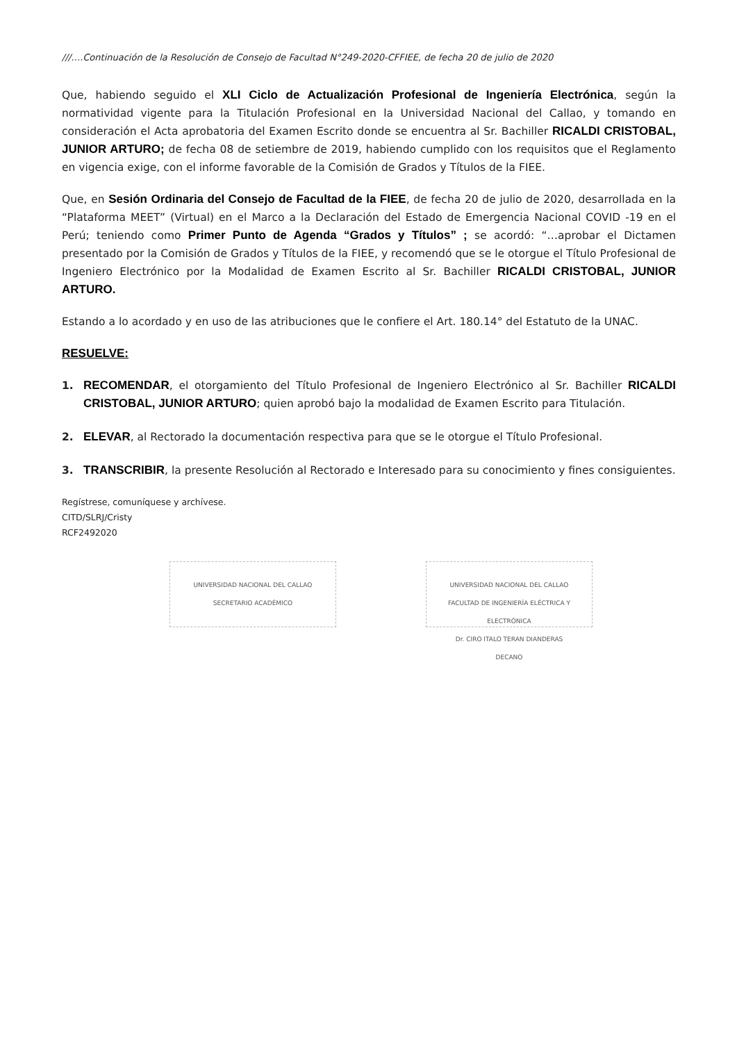///….Continuación de la Resolución de Consejo de Facultad N°249-2020-CFFIEE, de fecha 20 de julio de 2020
Que, habiendo seguido el XLI Ciclo de Actualización Profesional de Ingeniería Electrónica, según la normatividad vigente para la Titulación Profesional en la Universidad Nacional del Callao, y tomando en consideración el Acta aprobatoria del Examen Escrito donde se encuentra al Sr. Bachiller RICALDI CRISTOBAL, JUNIOR ARTURO; de fecha 08 de setiembre de 2019, habiendo cumplido con los requisitos que el Reglamento en vigencia exige, con el informe favorable de la Comisión de Grados y Títulos de la FIEE.
Que, en Sesión Ordinaria del Consejo de Facultad de la FIEE, de fecha 20 de julio de 2020, desarrollada en la “Plataforma MEET” (Virtual) en el Marco a la Declaración del Estado de Emergencia Nacional COVID -19 en el Perú; teniendo como Primer Punto de Agenda “Grados y Títulos” ; se acordó: “…aprobar el Dictamen presentado por la Comisión de Grados y Títulos de la FIEE, y recomendó que se le otorgue el Título Profesional de Ingeniero Electrónico por la Modalidad de Examen Escrito al Sr. Bachiller RICALDI CRISTOBAL, JUNIOR ARTURO.
Estando a lo acordado y en uso de las atribuciones que le confiere el Art. 180.14° del Estatuto de la UNAC.
RESUELVE:
1. RECOMENDAR, el otorgamiento del Título Profesional de Ingeniero Electrónico al Sr. Bachiller RICALDI CRISTOBAL, JUNIOR ARTURO; quien aprobó bajo la modalidad de Examen Escrito para Titulación.
2. ELEVAR, al Rectorado la documentación respectiva para que se le otorgue el Título Profesional.
3. TRANSCRIBIR, la presente Resolución al Rectorado e Interesado para su conocimiento y fines consiguientes.
Regístrese, comuníquese y archívese.
CITD/SLRJ/Cristy
RCF2492020
UNIVERSIDAD NACIONAL DEL CALLAO
SECRETARIO ACADÉMICO
UNIVERSIDAD NACIONAL DEL CALLAO
FACULTAD DE INGENIERÍA ELÉCTRICA Y ELECTRÓNICA
Dr. CIRO ITALO TERAN DIANDERAS
DECANO